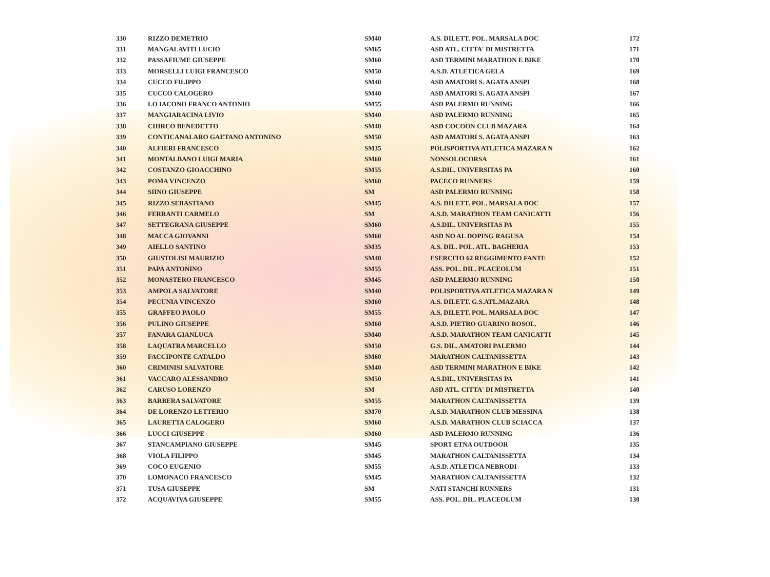| 330 | RIZZO DEMETRIO | SM40 | A.S. DILETT. POL. MARSALA DOC | 172 |
| 331 | MANGALAVITI LUCIO | SM65 | ASD ATL. CITTA' DI MISTRETTA | 171 |
| 332 | PASSAFIUME GIUSEPPE | SM60 | ASD TERMINI MARATHON E BIKE | 170 |
| 333 | MORSELLI LUIGI FRANCESCO | SM50 | A.S.D. ATLETICA GELA | 169 |
| 334 | CUCCO FILIPPO | SM40 | ASD AMATORI S. AGATA ANSPI | 168 |
| 335 | CUCCO CALOGERO | SM40 | ASD AMATORI S. AGATA ANSPI | 167 |
| 336 | LO IACONO FRANCO ANTONIO | SM55 | ASD PALERMO RUNNING | 166 |
| 337 | MANGIARACINA LIVIO | SM40 | ASD PALERMO RUNNING | 165 |
| 338 | CHIRCO BENEDETTO | SM40 | ASD COCOON CLUB MAZARA | 164 |
| 339 | CONTICANALARO GAETANO ANTONINO | SM50 | ASD AMATORI S. AGATA ANSPI | 163 |
| 340 | ALFIERI FRANCESCO | SM35 | POLISPORTIVA ATLETICA MAZARA N | 162 |
| 341 | MONTALBANO LUIGI MARIA | SM60 | NONSOLOCORSA | 161 |
| 342 | COSTANZO GIOACCHINO | SM55 | A.S.DIL. UNIVERSITAS PA | 160 |
| 343 | POMA VINCENZO | SM60 | PACECO RUNNERS | 159 |
| 344 | SIINO GIUSEPPE | SM | ASD PALERMO RUNNING | 158 |
| 345 | RIZZO SEBASTIANO | SM45 | A.S. DILETT. POL. MARSALA DOC | 157 |
| 346 | FERRANTI CARMELO | SM | A.S.D. MARATHON TEAM CANICATTI | 156 |
| 347 | SETTEGRANA GIUSEPPE | SM60 | A.S.DIL. UNIVERSITAS PA | 155 |
| 348 | MACCA GIOVANNI | SM60 | ASD NO AL DOPING RAGUSA | 154 |
| 349 | AIELLO SANTINO | SM35 | A.S. DIL. POL. ATL. BAGHERIA | 153 |
| 350 | GIUSTOLISI MAURIZIO | SM40 | ESERCITO 62 REGGIMENTO FANTE | 152 |
| 351 | PAPA ANTONINO | SM55 | ASS. POL. DIL. PLACEOLUM | 151 |
| 352 | MONASTERO FRANCESCO | SM45 | ASD PALERMO RUNNING | 150 |
| 353 | AMPOLA SALVATORE | SM40 | POLISPORTIVA ATLETICA MAZARA N | 149 |
| 354 | PECUNIA VINCENZO | SM60 | A.S. DILETT. G.S.ATL.MAZARA | 148 |
| 355 | GRAFFEO PAOLO | SM55 | A.S. DILETT. POL. MARSALA DOC | 147 |
| 356 | PULINO GIUSEPPE | SM60 | A.S.D. PIETRO GUARINO ROSOL. | 146 |
| 357 | FANARA GIANLUCA | SM40 | A.S.D. MARATHON TEAM CANICATTI | 145 |
| 358 | LAQUATRA MARCELLO | SM50 | G.S. DIL. AMATORI PALERMO | 144 |
| 359 | FACCIPONTE CATALDO | SM60 | MARATHON CALTANISSETTA | 143 |
| 360 | CRIMINISI SALVATORE | SM40 | ASD TERMINI MARATHON E BIKE | 142 |
| 361 | VACCARO ALESSANDRO | SM50 | A.S.DIL. UNIVERSITAS PA | 141 |
| 362 | CARUSO LORENZO | SM | ASD ATL. CITTA' DI MISTRETTA | 140 |
| 363 | BARBERA SALVATORE | SM55 | MARATHON CALTANISSETTA | 139 |
| 364 | DE LORENZO LETTERIO | SM70 | A.S.D. MARATHON CLUB MESSINA | 138 |
| 365 | LAURETTA CALOGERO | SM60 | A.S.D. MARATHON CLUB SCIACCA | 137 |
| 366 | LUCCI GIUSEPPE | SM60 | ASD PALERMO RUNNING | 136 |
| 367 | STANCAMPIANO GIUSEPPE | SM45 | SPORT ETNA OUTDOOR | 135 |
| 368 | VIOLA FILIPPO | SM45 | MARATHON CALTANISSETTA | 134 |
| 369 | COCO EUGENIO | SM55 | A.S.D. ATLETICA NEBRODI | 133 |
| 370 | LOMONACO FRANCESCO | SM45 | MARATHON CALTANISSETTA | 132 |
| 371 | TUSA GIUSEPPE | SM | NATI STANCHI RUNNERS | 131 |
| 372 | ACQUAVIVA GIUSEPPE | SM55 | ASS. POL. DIL. PLACEOLUM | 130 |